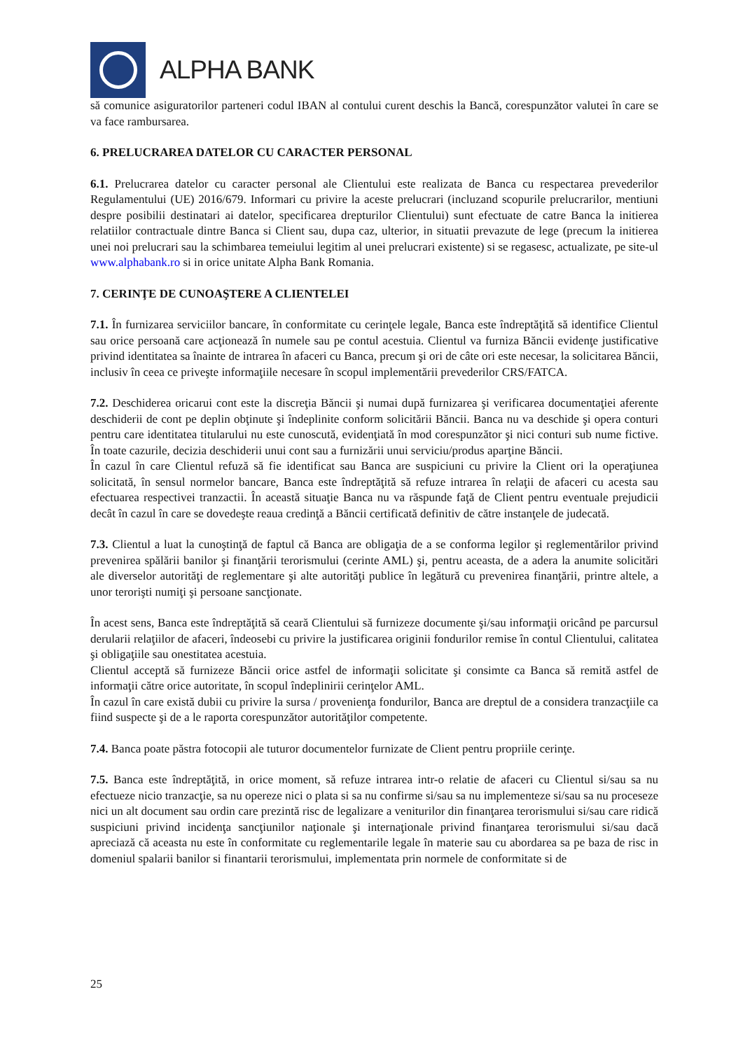ALPHA BANK
să comunice asiguratorilor parteneri codul IBAN al contului curent deschis la Bancă, corespunzător valutei în care se va face rambursarea.
6. PRELUCRAREA DATELOR CU CARACTER PERSONAL
6.1. Prelucrarea datelor cu caracter personal ale Clientului este realizata de Banca cu respectarea prevederilor Regulamentului (UE) 2016/679. Informari cu privire la aceste prelucrari (incluzand scopurile prelucrarilor, mentiuni despre posibilii destinatari ai datelor, specificarea drepturilor Clientului) sunt efectuate de catre Banca la initierea relatiilor contractuale dintre Banca si Client sau, dupa caz, ulterior, in situatii prevazute de lege (precum la initierea unei noi prelucrari sau la schimbarea temeiului legitim al unei prelucrari existente) si se regasesc, actualizate, pe site-ul www.alphabank.ro si in orice unitate Alpha Bank Romania.
7. CERINŢE DE CUNOAŞTERE A CLIENTELEI
7.1. În furnizarea serviciilor bancare, în conformitate cu cerinţele legale, Banca este îndreptăţită să identifice Clientul sau orice persoană care acţionează în numele sau pe contul acestuia. Clientul va furniza Băncii evidenţe justificative privind identitatea sa înainte de intrarea în afaceri cu Banca, precum şi ori de câte ori este necesar, la solicitarea Băncii, inclusiv în ceea ce priveşte informaţiile necesare în scopul implementării prevederilor CRS/FATCA.
7.2. Deschiderea oricarui cont este la discreţia Băncii şi numai după furnizarea şi verificarea documentaţiei aferente deschiderii de cont pe deplin obţinute şi îndeplinite conform solicitării Băncii. Banca nu va deschide şi opera conturi pentru care identitatea titularului nu este cunoscută, evidenţiată în mod corespunzător şi nici conturi sub nume fictive. În toate cazurile, decizia deschiderii unui cont sau a furnizării unui serviciu/produs aparţine Băncii.
În cazul în care Clientul refuză să fie identificat sau Banca are suspiciuni cu privire la Client ori la operaţiunea solicitată, în sensul normelor bancare, Banca este îndreptăţită să refuze intrarea în relaţii de afaceri cu acesta sau efectuarea respectivei tranzactii. În această situaţie Banca nu va răspunde faţă de Client pentru eventuale prejudicii decât în cazul în care se dovedeşte reaua credinţă a Băncii certificată definitiv de către instanţele de judecată.
7.3. Clientul a luat la cunoştinţă de faptul că Banca are obligaţia de a se conforma legilor şi reglementărilor privind prevenirea spălării banilor şi finanţării terorismului (cerinte AML) şi, pentru aceasta, de a adera la anumite solicitări ale diverselor autorităţi de reglementare şi alte autorităţi publice în legătură cu prevenirea finanţării, printre altele, a unor terorişti numiţi şi persoane sancţionate.
În acest sens, Banca este îndreptăţită să ceară Clientului să furnizeze documente şi/sau informaţii oricând pe parcursul derularii relaţiilor de afaceri, îndeosebi cu privire la justificarea originii fondurilor remise în contul Clientului, calitatea şi obligaţiile sau onestitatea acestuia.
Clientul acceptă să furnizeze Băncii orice astfel de informaţii solicitate şi consimte ca Banca să remită astfel de informaţii către orice autoritate, în scopul îndeplinirii cerinţelor AML.
În cazul în care există dubii cu privire la sursa / provenienţa fondurilor, Banca are dreptul de a considera tranzacţiile ca fiind suspecte şi de a le raporta corespunzător autorităţilor competente.
7.4. Banca poate păstra fotocopii ale tuturor documentelor furnizate de Client pentru propriile cerinţe.
7.5. Banca este îndreptăţită, in orice moment, să refuze intrarea intr-o relatie de afaceri cu Clientul si/sau sa nu efectueze nicio tranzacţie, sa nu opereze nici o plata si sa nu confirme si/sau sa nu implementeze si/sau sa nu proceseze nici un alt document sau ordin care prezintă risc de legalizare a veniturilor din finanţarea terorismului si/sau care ridică suspiciuni privind incidenţa sancţiunilor naţionale şi internaţionale privind finanţarea terorismului si/sau dacă apreciază că aceasta nu este în conformitate cu reglementarile legale în materie sau cu abordarea sa pe baza de risc in domeniul spalarii banilor si finantarii terorismului, implementata prin normele de conformitate si de
25